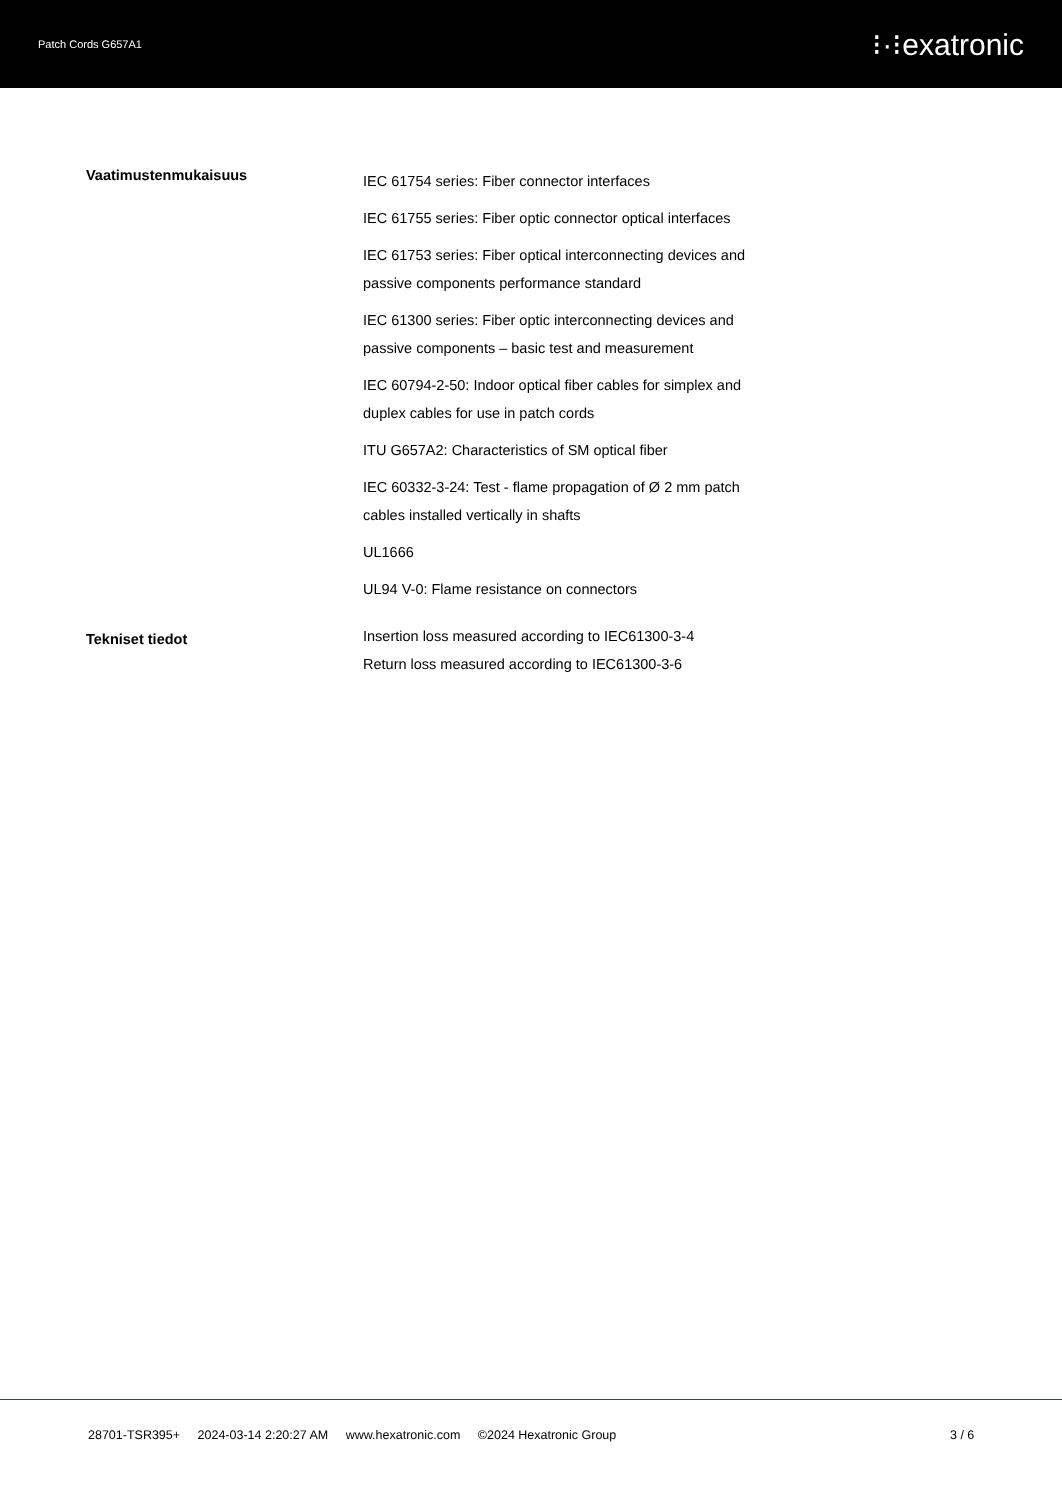Patch Cords G657A1 ⁝·⁝exatronic
| Vaatimustenmukaisuus | IEC 61754 series: Fiber connector interfaces IEC 61755 series: Fiber optic connector optical interfaces IEC 61753 series: Fiber optical interconnecting devices and passive components performance standard IEC 61300 series: Fiber optic interconnecting devices and passive components – basic test and measurement IEC 60794-2-50: Indoor optical fiber cables for simplex and duplex cables for use in patch cords ITU G657A2: Characteristics of SM optical fiber IEC 60332-3-24: Test - flame propagation of Ø 2 mm patch cables installed vertically in shafts UL1666 UL94 V-0: Flame resistance on connectors |
| Tekniset tiedot | Insertion loss measured according to IEC61300-3-4 Return loss measured according to IEC61300-3-6 |
28701-TSR395+ 2024-03-14 2:20:27 AM www.hexatronic.com ©2024 Hexatronic Group
3 / 6